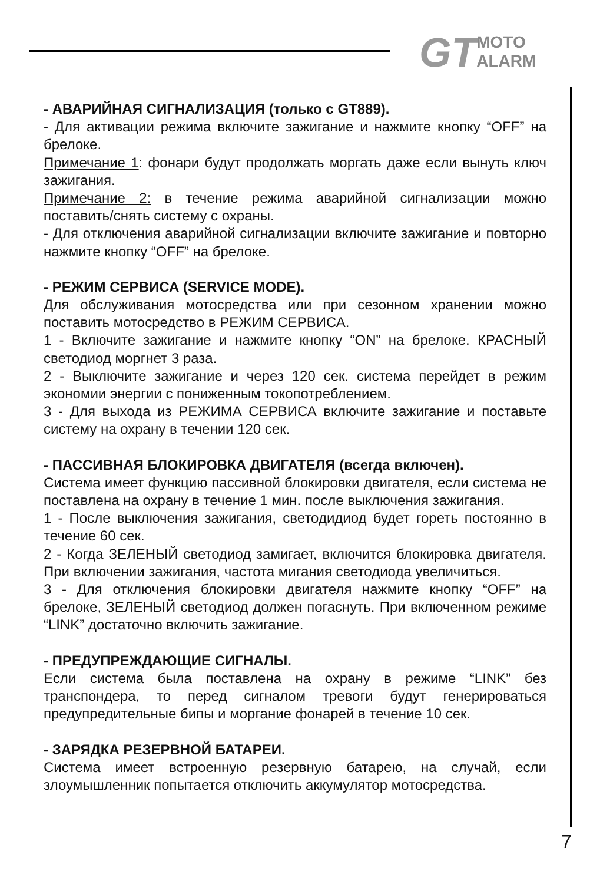GT
MOTO
ALARM
- АВАРИЙНАЯ СИГНАЛИЗАЦИЯ (только с GT889).
- Для активации режима включите зажигание и нажмите кнопку “OFF” на брелоке.
Примечание 1: фонари будут продолжать моргать даже если вынуть ключ зажигания.
Примечание 2: в течение режима аварийной сигнализации можно поставить/снять систему с охраны.
- Для отключения аварийной сигнализации включите зажигание и повторно нажмите кнопку “OFF” на брелоке.
- РЕЖИМ СЕРВИСА (SERVICE MODE).
Для обслуживания мотосредства или при сезонном хранении можно поставить мотосредство в РЕЖИМ СЕРВИСА.
1 - Включите зажигание и нажмите кнопку “ON” на брелоке. КРАСНЫЙ светодиод моргнет 3 раза.
2 - Выключите зажигание и через 120 сек. система перейдет в режим экономии энергии с пониженным токопотреблением.
3 - Для выхода из РЕЖИМА СЕРВИСА включите зажигание и поставьте систему на охрану в течении 120 сек.
- ПАССИВНАЯ БЛОКИРОВКА ДВИГАТЕЛЯ (всегда включен).
Система имеет функцию пассивной блокировки двигателя, если система не поставлена на охрану в течение 1 мин. после выключения зажигания.
1 - После выключения зажигания, светодидиод будет гореть постоянно в течение 60 сек.
2 - Когда ЗЕЛЕНЫЙ светодиод замигает, включится блокировка двигателя. При включении зажигания, частота мигания светодиода увеличиться.
3 - Для отключения блокировки двигателя нажмите кнопку “OFF” на брелоке, ЗЕЛЕНЫЙ светодиод должен погаснуть. При включенном режиме “LINK” достаточно включить зажигание.
- ПРЕДУПРЕЖДАЮЩИЕ СИГНАЛЫ.
Если система была поставлена на охрану в режиме “LINK” без транспондера, то перед сигналом тревоги будут генерироваться предупредительные бипы и моргание фонарей в течение 10 сек.
- ЗАРЯДКА РЕЗЕРВНОЙ БАТАРЕИ.
Система имеет встроенную резервную батарею, на случай, если злоумышленник попытается отключить аккумулятор мотосредства.
7